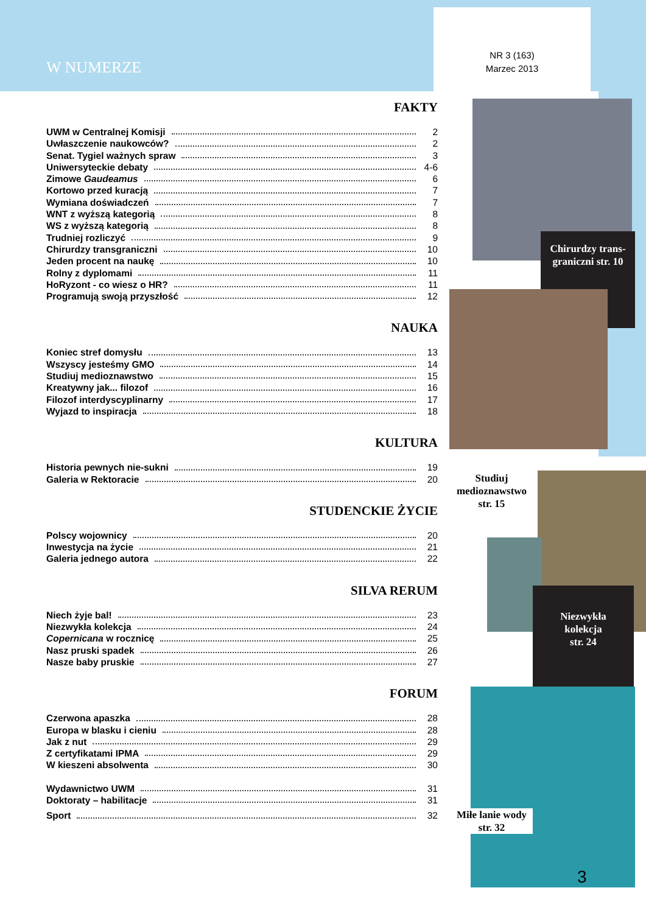W NUMERZE
NR 3 (163)
Marzec 2013
FAKTY
UWM w Centralnej Komisji 2
Uwłaszczenie naukowców? 2
Senat. Tygiel ważnych spraw 3
Uniwersyteckie debaty 4-6
Zimowe Gaudeamus 6
Kortowo przed kuracją 7
Wymiana doświadczeń 7
WNT z wyższą kategorią 8
WS z wyższą kategorią 8
Trudniej rozliczyć 9
Chirurdzy transgraniczni 10
Jeden procent na naukę 10
Rolny z dyplomami 11
HoRyzont - co wiesz o HR? 11
Programują swoją przyszłość 12
NAUKA
Koniec stref domysłu 13
Wszyscy jesteśmy GMO 14
Studiuj medioznawstwo 15
Kreatywny jak... filozof 16
Filozof interdyscyplinarny 17
Wyjazd to inspiracja 18
KULTURA
Historia pewnych nie-sukni 19
Galeria w Rektoracie 20
STUDENCKIE ŻYCIE
Polscy wojownicy 20
Inwestycja na życie 21
Galeria jednego autora 22
SILVA RERUM
Niech żyje bal! 23
Niezwykła kolekcja 24
Copernicana w rocznicę 25
Nasz pruski spadek 26
Nasze baby pruskie 27
FORUM
Czerwona apaszka 28
Europa w blasku i cieniu 28
Jak z nut 29
Z certyfikatami IPMA 29
W kieszeni absolwenta 30
Wydawnictwo UWM 31
Doktoraty – habilitacje 31
Sport 32
Chirurdzy trans-
graniczni str. 10
Studiuj medioznawstwo str. 15
Niezwykła
kolekcja
str. 24
Miłe lanie wody str. 32
3